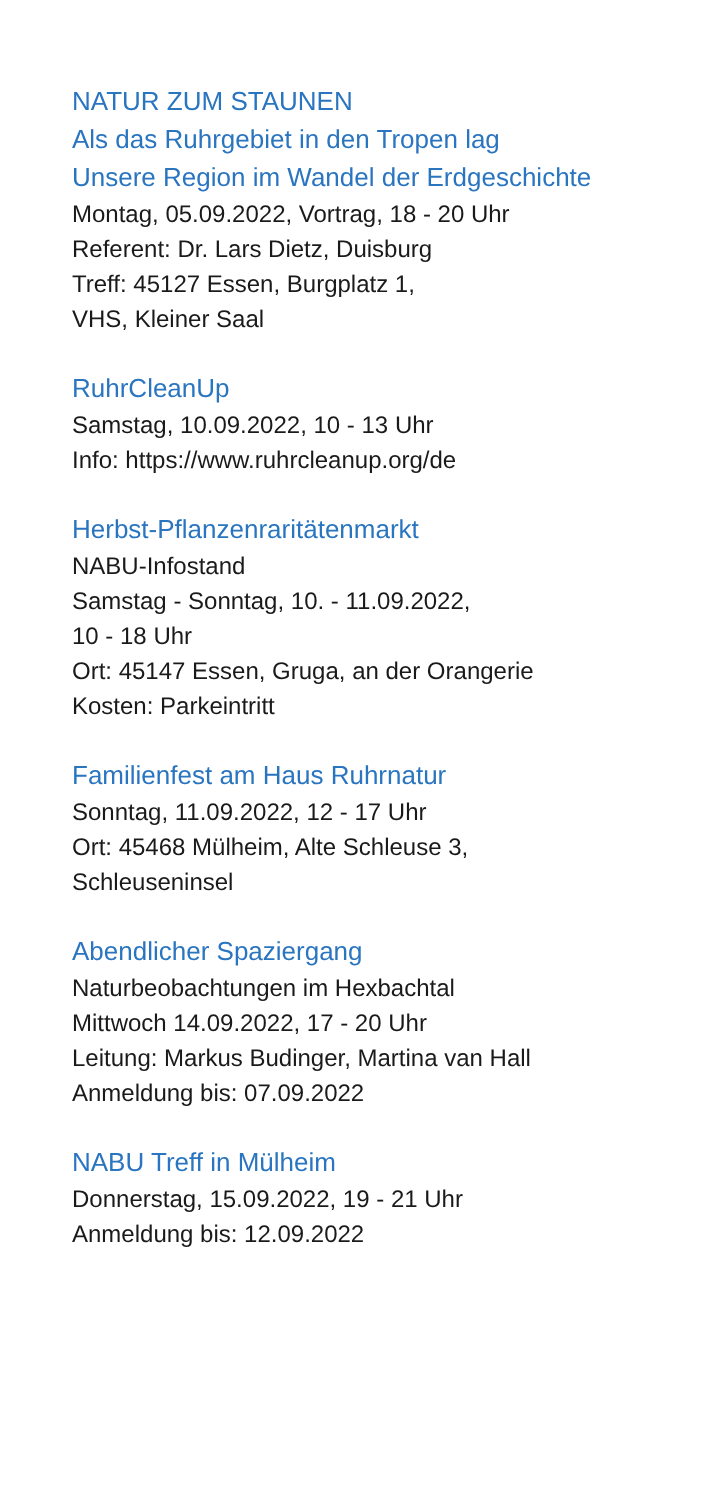NATUR ZUM STAUNEN
Als das Ruhrgebiet in den Tropen lag
Unsere Region im Wandel der Erdgeschichte
Montag, 05.09.2022, Vortrag, 18 - 20 Uhr
Referent: Dr. Lars Dietz, Duisburg
Treff: 45127 Essen, Burgplatz 1,
VHS, Kleiner Saal
RuhrCleanUp
Samstag, 10.09.2022, 10 - 13 Uhr
Info: https://www.ruhrcleanup.org/de
Herbst-Pflanzenraritätenmarkt
NABU-Infostand
Samstag - Sonntag, 10. - 11.09.2022,
10 - 18 Uhr
Ort: 45147 Essen, Gruga, an der Orangerie
Kosten: Parkeintritt
Familienfest am Haus Ruhrnatur
Sonntag, 11.09.2022, 12 - 17 Uhr
Ort: 45468 Mülheim, Alte Schleuse 3,
Schleuseninsel
Abendlicher Spaziergang
Naturbeobachtungen im Hexbachtal
Mittwoch 14.09.2022, 17 - 20 Uhr
Leitung: Markus Budinger, Martina van Hall
Anmeldung bis: 07.09.2022
NABU Treff in Mülheim
Donnerstag, 15.09.2022, 19 - 21 Uhr
Anmeldung bis: 12.09.2022